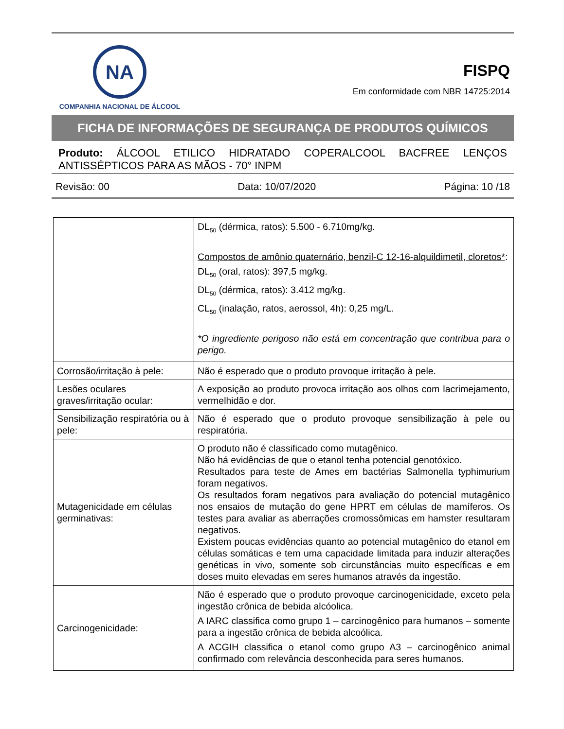NA
COMPANHIA NACIONAL DE ÁLCOOL
FISPQ
Em conformidade com NBR 14725:2014
FICHA DE INFORMAÇÕES DE SEGURANÇA DE PRODUTOS QUÍMICOS
Produto: ÁLCOOL ETILICO HIDRATADO COPERALCOOL BACFREE LENÇOS ANTISSÉPTICOS PARA AS MÃOS - 70° INPM
Revisão: 00 Data: 10/07/2020 Página: 10 /18
| | DL<sub>50</sub> (dérmica, ratos): 5.500 - 6.710mg/kg. Compostos de amônio quaternário, benzil-C 12-16-alquildimetil, cloretos* : DL<sub>50</sub> (oral, ratos): 397,5 mg/kg. DL<sub>50</sub> (dérmica, ratos): 3.412 mg/kg. CL<sub>50</sub> (inalação, ratos, aerossol, 4h): 0,25 mg/L. *O ingrediente perigoso não está em concentração que contribua para o perigo. |
| Corrosão/irritação à pele: | Não é esperado que o produto provoque irritação à pele. |
| Lesões oculares graves/irritação ocular: | A exposição ao produto provoca irritação aos olhos com lacrimejamento, vermelhidão e dor. |
| Sensibilização respiratória ou à pele: | Não é esperado que o produto provoque sensibilização à pele ou respiratória. |
| Mutagenicidade em células germinativas: | O produto não é classificado como mutagênico. Não há evidências de que o etanol tenha potencial genotóxico. Resultados para teste de Ames em bactérias Salmonella typhimurium foram negativos. Os resultados foram negativos para avaliação do potencial mutagênico nos ensaios de mutação do gene HPRT em células de mamíferos. Os testes para avaliar as aberrações cromossômicas em hamster resultaram negativos. Existem poucas evidências quanto ao potencial mutagênico do etanol em células somáticas e tem uma capacidade limitada para induzir alterações genéticas in vivo, somente sob circunstâncias muito específicas e em doses muito elevadas em seres humanos através da ingestão. |
| Carcinogenicidade: | Não é esperado que o produto provoque carcinogenicidade, exceto pela ingestão crônica de bebida alcóolica. A IARC classifica como grupo 1 – carcinogênico para humanos – somente para a ingestão crônica de bebida alcoólica. A ACGIH classifica o etanol como grupo A3 – carcinogênico animal confirmado com relevância desconhecida para seres humanos. |